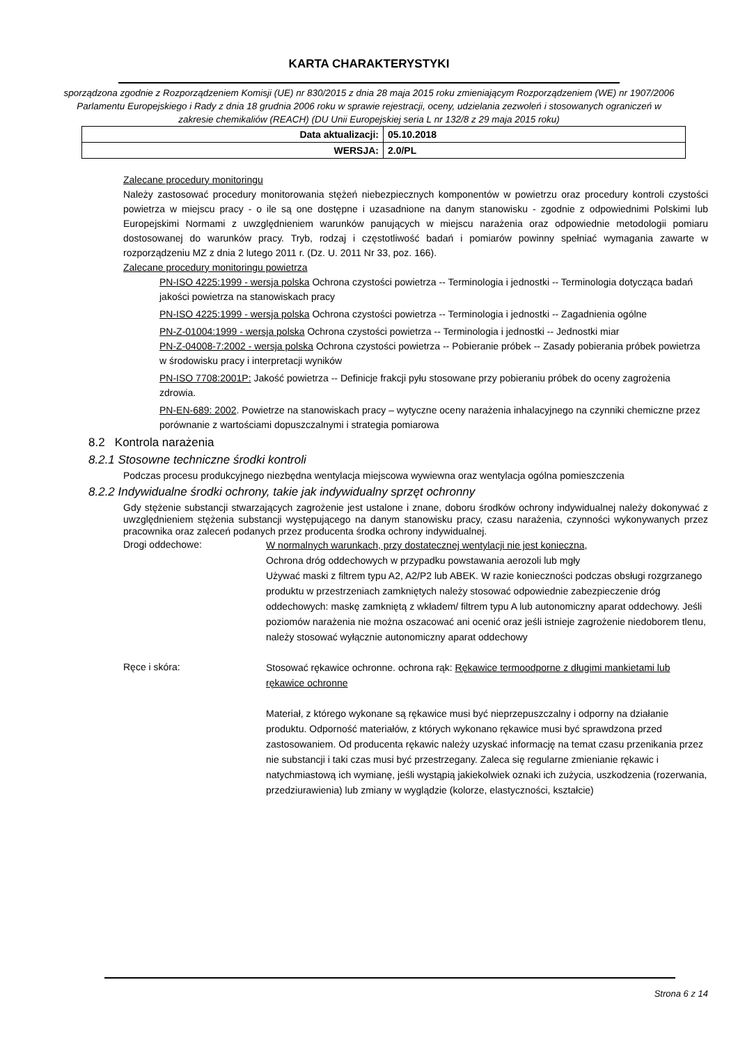KARTA CHARAKTERYSTYKI
sporządzona zgodnie z Rozporządzeniem Komisji (UE) nr 830/2015 z dnia 28 maja 2015 roku zmieniającym Rozporządzeniem (WE) nr 1907/2006 Parlamentu Europejskiego i Rady z dnia 18 grudnia 2006 roku w sprawie rejestracji, oceny, udzielania zezwoleń i stosowanych ograniczeń w zakresie chemikaliów (REACH) (DU Unii Europejskiej seria L nr 132/8 z 29 maja 2015 roku)
| Data aktualizacji: | 05.10.2018 |
| WERSJA: | 2.0/PL |
Zalecane procedury monitoringu
Należy zastosować procedury monitorowania stężeń niebezpiecznych komponentów w powietrzu oraz procedury kontroli czystości powietrza w miejscu pracy - o ile są one dostępne i uzasadnione na danym stanowisku - zgodnie z odpowiednimi Polskimi lub Europejskimi Normami z uwzględnieniem warunków panujących w miejscu narażenia oraz odpowiednie metodologii pomiaru dostosowanej do warunków pracy. Tryb, rodzaj i częstotliwość badań i pomiarów powinny spełniać wymagania zawarte w rozporządzeniu MZ z dnia 2 lutego 2011 r. (Dz. U. 2011 Nr 33, poz. 166).
Zalecane procedury monitoringu powietrza
PN-ISO 4225:1999 - wersja polska Ochrona czystości powietrza -- Terminologia i jednostki -- Terminologia dotycząca badań jakości powietrza na stanowiskach pracy
PN-ISO 4225:1999 - wersja polska Ochrona czystości powietrza -- Terminologia i jednostki -- Zagadnienia ogólne
PN-Z-01004:1999 - wersja polska Ochrona czystości powietrza -- Terminologia i jednostki -- Jednostki miar
PN-Z-04008-7:2002 - wersja polska Ochrona czystości powietrza -- Pobieranie próbek -- Zasady pobierania próbek powietrza w środowisku pracy i interpretacji wyników
PN-ISO 7708:2001P: Jakość powietrza -- Definicje frakcji pyłu stosowane przy pobieraniu próbek do oceny zagrożenia zdrowia.
PN-EN-689: 2002. Powietrze na stanowiskach pracy – wytyczne oceny narażenia inhalacyjnego na czynniki chemiczne przez porównanie z wartościami dopuszczalnymi i strategia pomiarowa
8.2 Kontrola narażenia
8.2.1 Stosowne techniczne środki kontroli
Podczas procesu produkcyjnego niezbędna wentylacja miejscowa wywiewna oraz wentylacja ogólna pomieszczenia
8.2.2 Indywidualne środki ochrony, takie jak indywidualny sprzęt ochronny
Gdy stężenie substancji stwarzających zagrożenie jest ustalone i znane, doboru środków ochrony indywidualnej należy dokonywać z uwzględnieniem stężenia substancji występującego na danym stanowisku pracy, czasu narażenia, czynności wykonywanych przez pracownika oraz zaleceń podanych przez producenta środka ochrony indywidualnej.
Drogi oddechowe:
W normalnych warunkach, przy dostatecznej wentylacji nie jest konieczna,
Ochrona dróg oddechowych w przypadku powstawania aerozoli lub mgły
Używać maski z filtrem typu A2, A2/P2 lub ABEK. W razie konieczności podczas obsługi rozgrzanego produktu w przestrzeniach zamkniętych należy stosować odpowiednie zabezpieczenie dróg oddechowych: maskę zamkniętą z wkładem/ filtrem typu A lub autonomiczny aparat oddechowy. Jeśli poziomów narażenia nie można oszacować ani ocenić oraz jeśli istnieje zagrożenie niedoborem tlenu, należy stosować wyłącznie autonomiczny aparat oddechowy
Ręce i skóra:
Stosować rękawice ochronne. ochrona rąk: Rękawice termoodporne z długimi mankietami lub rękawice ochronne
Materiał, z którego wykonane są rękawice musi być nieprzepuszczalny i odporny na działanie produktu. Odporność materiałów, z których wykonano rękawice musi być sprawdzona przed zastosowaniem. Od producenta rękawic należy uzyskać informację na temat czasu przenikania przez nie substancji i taki czas musi być przestrzegany. Zaleca się regularne zmienianie rękawic i natychmiastową ich wymianę, jeśli wystąpią jakiekolwiek oznaki ich zużycia, uszkodzenia (rozerwania, przedziurawienia) lub zmiany w wyglądzie (kolorze, elastyczności, kształcie)
Strona 6 z 14